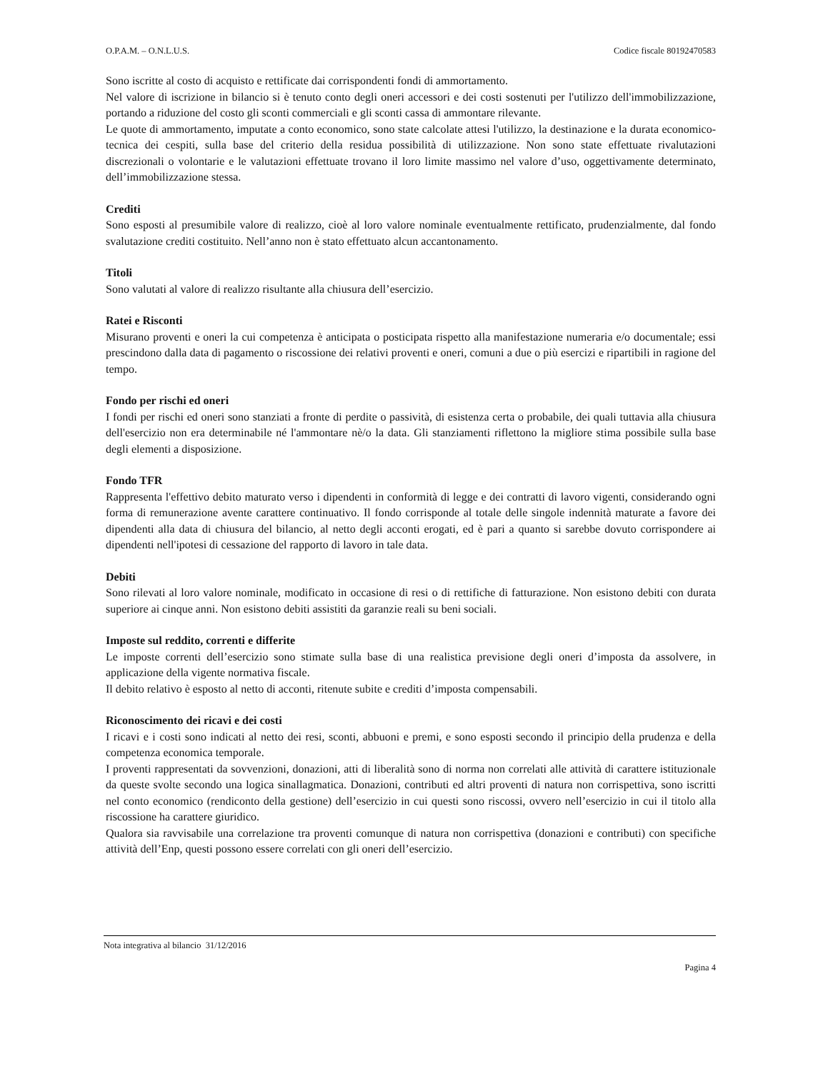O.P.A.M. – O.N.L.U.S. Codice fiscale 80192470583
Sono iscritte al costo di acquisto e rettificate dai corrispondenti fondi di ammortamento.
Nel valore di iscrizione in bilancio si è tenuto conto degli oneri accessori e dei costi sostenuti per l'utilizzo dell'immobilizzazione, portando a riduzione del costo gli sconti commerciali e gli sconti cassa di ammontare rilevante.
Le quote di ammortamento, imputate a conto economico, sono state calcolate attesi l'utilizzo, la destinazione e la durata economico-tecnica dei cespiti, sulla base del criterio della residua possibilità di utilizzazione. Non sono state effettuate rivalutazioni discrezionali o volontarie e le valutazioni effettuate trovano il loro limite massimo nel valore d’uso, oggettivamente determinato, dell’immobilizzazione stessa.
Crediti
Sono esposti al presumibile valore di realizzo, cioè al loro valore nominale eventualmente rettificato, prudenzialmente, dal fondo svalutazione crediti costituito. Nell’anno non è stato effettuato alcun accantonamento.
Titoli
Sono valutati al valore di realizzo risultante alla chiusura dell’esercizio.
Ratei e Risconti
Misurano proventi e oneri la cui competenza è anticipata o posticipata rispetto alla manifestazione numeraria e/o documentale; essi prescindono dalla data di pagamento o riscossione dei relativi proventi e oneri, comuni a due o più esercizi e ripartibili in ragione del tempo.
Fondo per rischi ed oneri
I fondi per rischi ed oneri sono stanziati a fronte di perdite o passività, di esistenza certa o probabile, dei quali tuttavia alla chiusura dell'esercizio non era determinabile né l'ammontare nè/o la data. Gli stanziamenti riflettono la migliore stima possibile sulla base degli elementi a disposizione.
Fondo TFR
Rappresenta l'effettivo debito maturato verso i dipendenti in conformità di legge e dei contratti di lavoro vigenti, considerando ogni forma di remunerazione avente carattere continuativo. Il fondo corrisponde al totale delle singole indennità maturate a favore dei dipendenti alla data di chiusura del bilancio, al netto degli acconti erogati, ed è pari a quanto si sarebbe dovuto corrispondere ai dipendenti nell'ipotesi di cessazione del rapporto di lavoro in tale data.
Debiti
Sono rilevati al loro valore nominale, modificato in occasione di resi o di rettifiche di fatturazione. Non esistono debiti con durata superiore ai cinque anni. Non esistono debiti assistiti da garanzie reali su beni sociali.
Imposte sul reddito, correnti e differite
Le imposte correnti dell’esercizio sono stimate sulla base di una realistica previsione degli oneri d’imposta da assolvere, in applicazione della vigente normativa fiscale.
Il debito relativo è esposto al netto di acconti, ritenute subite e crediti d’imposta compensabili.
Riconoscimento dei ricavi e dei costi
I ricavi e i costi sono indicati al netto dei resi, sconti, abbuoni e premi, e sono esposti secondo il principio della prudenza e della competenza economica temporale.
I proventi rappresentati da sovvenzioni, donazioni, atti di liberalità sono di norma non correlati alle attività di carattere istituzionale da queste svolte secondo una logica sinallagmatica. Donazioni, contributi ed altri proventi di natura non corrispettiva, sono iscritti nel conto economico (rendiconto della gestione) dell’esercizio in cui questi sono riscossi, ovvero nell’esercizio in cui il titolo alla riscossione ha carattere giuridico.
Qualora sia ravvisabile una correlazione tra proventi comunque di natura non corrispettiva (donazioni e contributi) con specifiche attività dell’Enp, questi possono essere correlati con gli oneri dell’esercizio.
Nota integrativa al bilancio 31/12/2016
Pagina 4